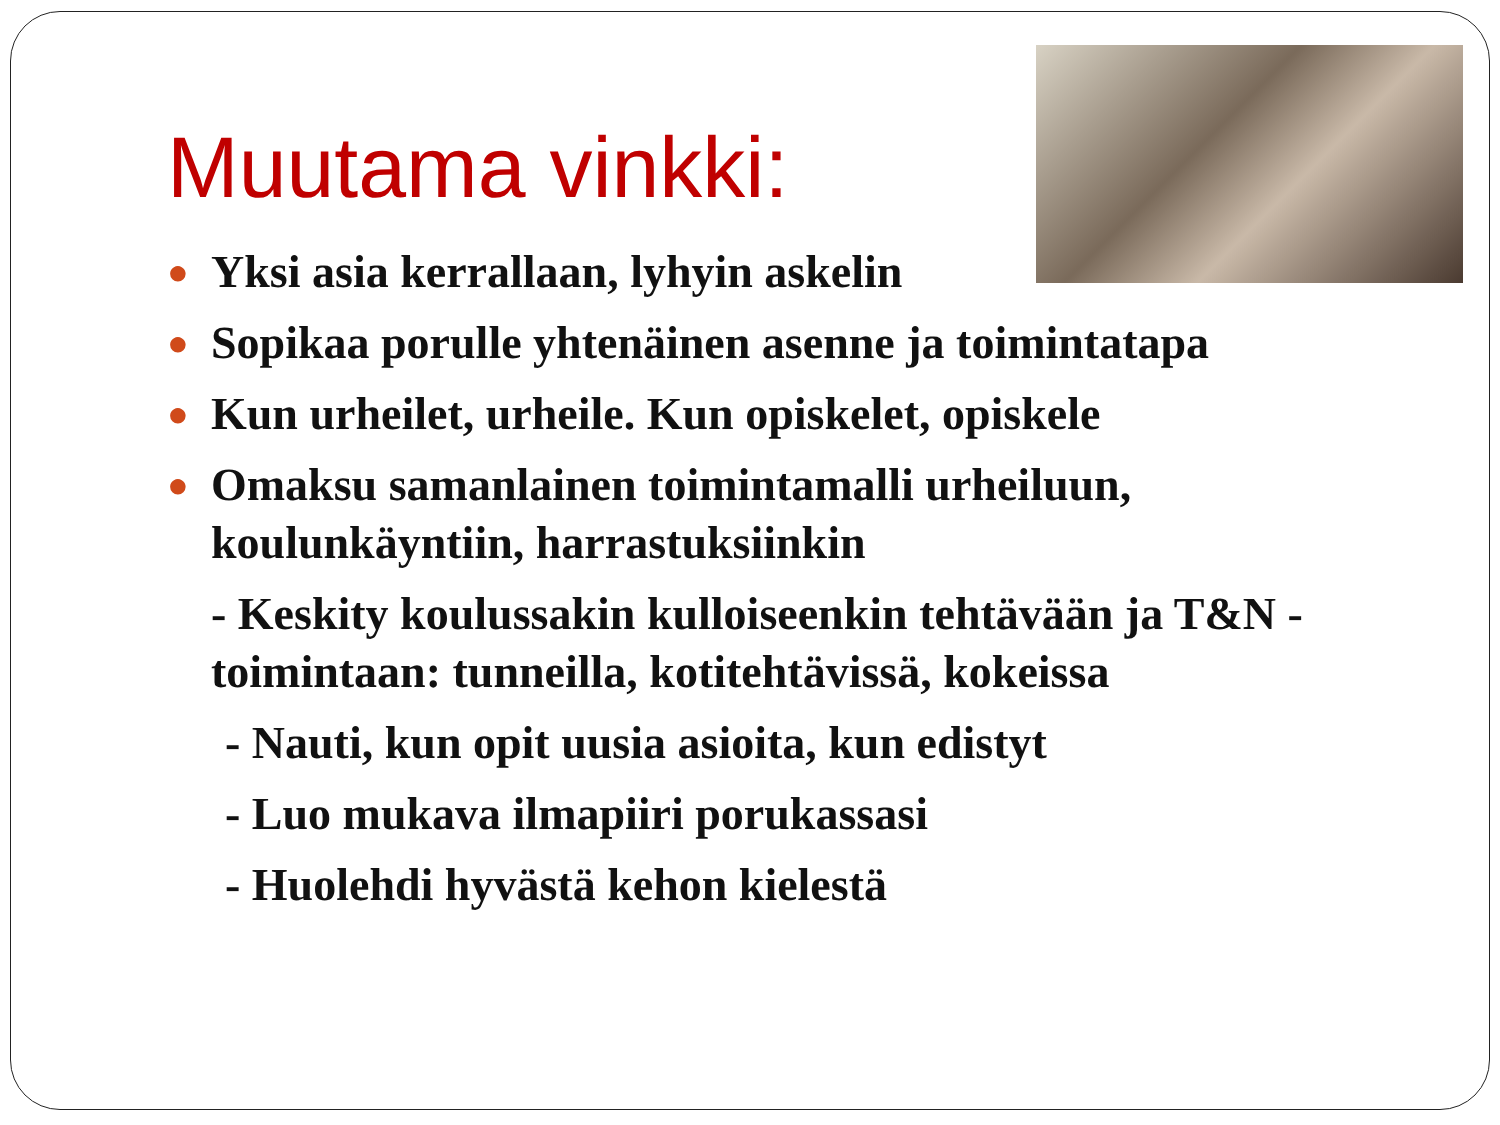Muutama vinkki:
● Yksi asia kerrallaan, lyhyin askelin
● Sopikaa porulle yhtenäinen asenne ja toimintatapa
● Kun urheilet, urheile. Kun opiskelet, opiskele
● Omaksu samanlainen toimintamalli urheiluun, koulunkäyntiin, harrastuksiinkin
- Keskity koulussakin kulloiseenkin tehtävään ja T&N -toimintaan: tunneilla, kotitehtävissä, kokeissa
- Nauti, kun opit uusia asioita, kun edistyt
- Luo mukava ilmapiiri porukassasi
- Huolehdi hyvästä kehon kielestä